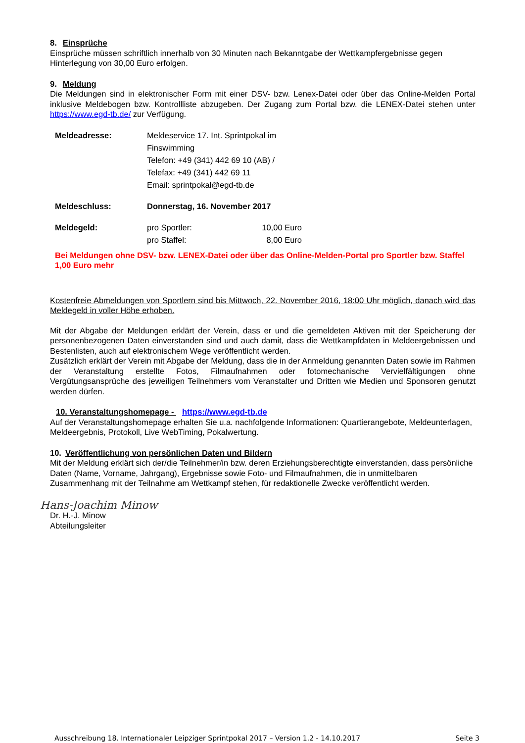8. Einsprüche
Einsprüche müssen schriftlich innerhalb von 30 Minuten nach Bekanntgabe der Wettkampfergebnisse gegen Hinterlegung von 30,00 Euro erfolgen.
9. Meldung
Die Meldungen sind in elektronischer Form mit einer DSV- bzw. Lenex-Datei oder über das Online-Melden Portal inklusive Meldebogen bzw. Kontrollliste abzugeben. Der Zugang zum Portal bzw. die LENEX-Datei stehen unter https://www.egd-tb.de/ zur Verfügung.
| Meldeadresse: | Meldeservice 17. Int. Sprintpokal im Finswimming Telefon: +49 (341) 442 69 10 (AB) / Telefax: +49 (341) 442 69 11 Email: sprintpokal@egd-tb.de | |
| Meldeschluss: | Donnerstag, 16. November 2017 | |
| Meldegeld: | pro Sportler: pro Staffel: | 10,00 Euro 8,00 Euro |
Bei Meldungen ohne DSV- bzw. LENEX-Datei oder über das Online-Melden-Portal pro Sportler bzw. Staffel 1,00 Euro mehr
Kostenfreie Abmeldungen von Sportlern sind bis Mittwoch, 22. November 2016, 18:00 Uhr möglich, danach wird das Meldegeld in voller Höhe erhoben.
Mit der Abgabe der Meldungen erklärt der Verein, dass er und die gemeldeten Aktiven mit der Speicherung der personenbezogenen Daten einverstanden sind und auch damit, dass die Wettkampfdaten in Meldeergebnissen und Bestenlisten, auch auf elektronischem Wege veröffentlicht werden.
Zusätzlich erklärt der Verein mit Abgabe der Meldung, dass die in der Anmeldung genannten Daten sowie im Rahmen der Veranstaltung erstellte Fotos, Filmaufnahmen oder fotomechanische Vervielfältigungen ohne Vergütungsansprüche des jeweiligen Teilnehmers vom Veranstalter und Dritten wie Medien und Sponsoren genutzt werden dürfen.
10. Veranstaltungshomepage - https://www.egd-tb.de
Auf der Veranstaltungshomepage erhalten Sie u.a. nachfolgende Informationen: Quartierangebote, Meldeunterlagen, Meldeergebnis, Protokoll, Live WebTiming, Pokalwertung.
10. Veröffentlichung von persönlichen Daten und Bildern
Mit der Meldung erklärt sich der/die Teilnehmer/in bzw. deren Erziehungsberechtigte einverstanden, dass persönliche Daten (Name, Vorname, Jahrgang), Ergebnisse sowie Foto- und Filmaufnahmen, die in unmittelbaren Zusammenhang mit der Teilnahme am Wettkampf stehen, für redaktionelle Zwecke veröffentlicht werden.
Hans-Joachim Minow
Dr. H.-J. Minow
Abteilungsleiter
Ausschreibung 18. Internationaler Leipziger Sprintpokal 2017 – Version 1.2 - 14.10.2017 Seite 3